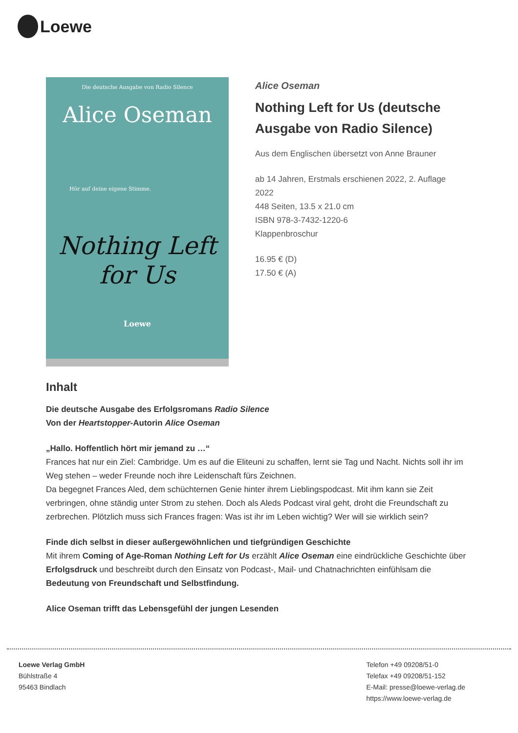Loewe
Die deutsche Ausgabe von Radio Silence
Alice Oseman
Hör auf deine eigene Stimme.
Nothing Left
for Us
Loewe
Alice Oseman
Nothing Left for Us (deutsche Ausgabe von Radio Silence)
Aus dem Englischen übersetzt von Anne Brauner
ab 14 Jahren, Erstmals erschienen 2022, 2. Auflage 2022
448 Seiten, 13.5 x 21.0 cm
ISBN 978-3-7432-1220-6
Klappenbroschur
16.95 € (D)
17.50 € (A)
Inhalt
Die deutsche Ausgabe des Erfolgsromans Radio Silence
Von der Heartstopper-Autorin Alice Oseman
„Hallo. Hoffentlich hört mir jemand zu …“
Frances hat nur ein Ziel: Cambridge. Um es auf die Eliteuni zu schaffen, lernt sie Tag und Nacht. Nichts soll ihr im Weg stehen – weder Freunde noch ihre Leidenschaft fürs Zeichnen.
Da begegnet Frances Aled, dem schüchternen Genie hinter ihrem Lieblingspodcast. Mit ihm kann sie Zeit verbringen, ohne ständig unter Strom zu stehen. Doch als Aleds Podcast viral geht, droht die Freundschaft zu zerbrechen. Plötzlich muss sich Frances fragen: Was ist ihr im Leben wichtig? Wer will sie wirklich sein?
Finde dich selbst in dieser außergewöhnlichen und tiefgründigen Geschichte
Mit ihrem Coming of Age-Roman Nothing Left for Us erzählt Alice Oseman eine eindrückliche Geschichte über Erfolgsdruck und beschreibt durch den Einsatz von Podcast-, Mail- und Chatnachrichten einfühlsam die Bedeutung von Freundschaft und Selbstfindung.
Alice Oseman trifft das Lebensgefühl der jungen Lesenden
Loewe Verlag GmbH
Bühlstraße 4
95463 Bindlach
Telefon +49 09208/51-0
Telefax +49 09208/51-152
E-Mail: presse@loewe-verlag.de
https://www.loewe-verlag.de